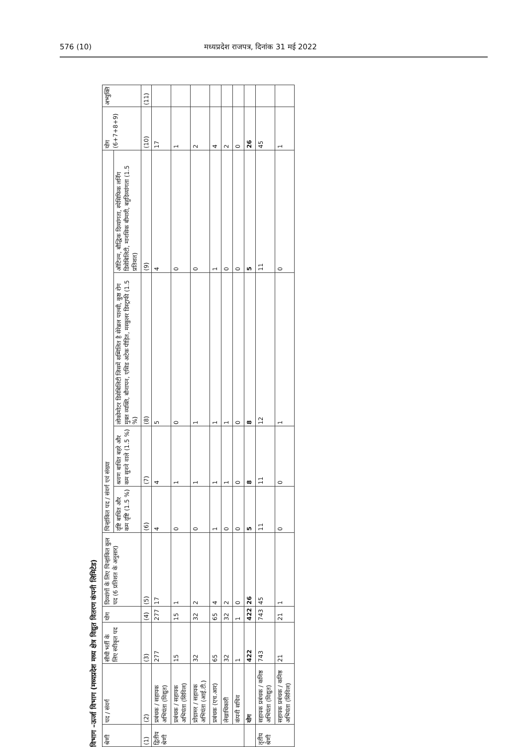576 (10) मध्यप्रदेश राजपत्र, दिनांक 31 मई 2022
विभाग –ऊर्जा विभाग (मध्यप्रदेश मध्य क्षेत्र विद्युत वितरण कंपनी लिमिटेड)
| श्रेणी | पद / संवर्ग | सीधी भर्ती के लिए स्वीकृत पद | योग | दिव्यांगों के लिए चिन्हांकित कुल पद (6 प्रतिशत के अनुसार) | चिन्हांकित पद / संवर्ग एवं संख्या | | | | योग (6+7+8+9) | अभ्युक्ति |
| --- | --- | --- | --- | --- | --- | --- | --- | --- | --- | --- |
| | | | | | दृष्टि बाधित और कम दृष्टि (1.5 %) | श्रवण बाधित बहरे और कम सुनने वाले (1.5 %) | लोकोमोटर डिसेबिलिटी जिसमें सम्मिलित है सेरेब्रल पाल्सी, कुष्ठ रोग मुक्त व्यक्ति, बौनापन, एसिड अटेक पीड़ित, मस्कुलर डिस्ट्राफी (1.5 %) | ऑटिज्म, बौद्धिक दिव्यांगता, स्पेसिफिक लर्निंग डिसेबिलिटी, मानसिक बीमारी, बहुदिव्यांगता (1.5 प्रतिशत) | | |
| (1) | (2) | (3) | (4) | (5) | (6) | (7) | (8) | (9) | (10) | (11) |
| द्वितीय श्रेणी | प्रबंधक / सहायक अभियंता (विद्युत) | 277 | 277 | 17 | 4 | 4 | 5 | 4 | 17 | |
| | प्रबंधक / सहायक अभियंता (सिविल) | 15 | 15 | 1 | 0 | 1 | 0 | 0 | 1 | |
| | प्रोग्रामर / सहायक अभियंता (आई.टी.) | 32 | 32 | 2 | 0 | 1 | 1 | 0 | 2 | |
| | प्रबंधक (एच.आर) | 65 | 65 | 4 | 1 | 1 | 1 | 1 | 4 | |
| | लेखाधिकारी | 32 | 32 | 2 | 0 | 1 | 1 | 0 | 2 | |
| | कंपनी सचिव | 1 | 1 | 0 | 0 | 0 | 0 | 0 | 0 | |
| | योग | 422 | 422 | 26 | 5 | 8 | 8 | 5 | 26 | |
| तृतीय श्रेणी | सहायक प्रबंधक / कनिष्ठ अभियंता (विद्युत) | 743 | 743 | 45 | 11 | 11 | 12 | 11 | 45 | |
| | सहायक प्रबंधक / कनिष्ठ अभियंता (सिविल) | 21 | 21 | 1 | 0 | 0 | 1 | 0 | 1 | |